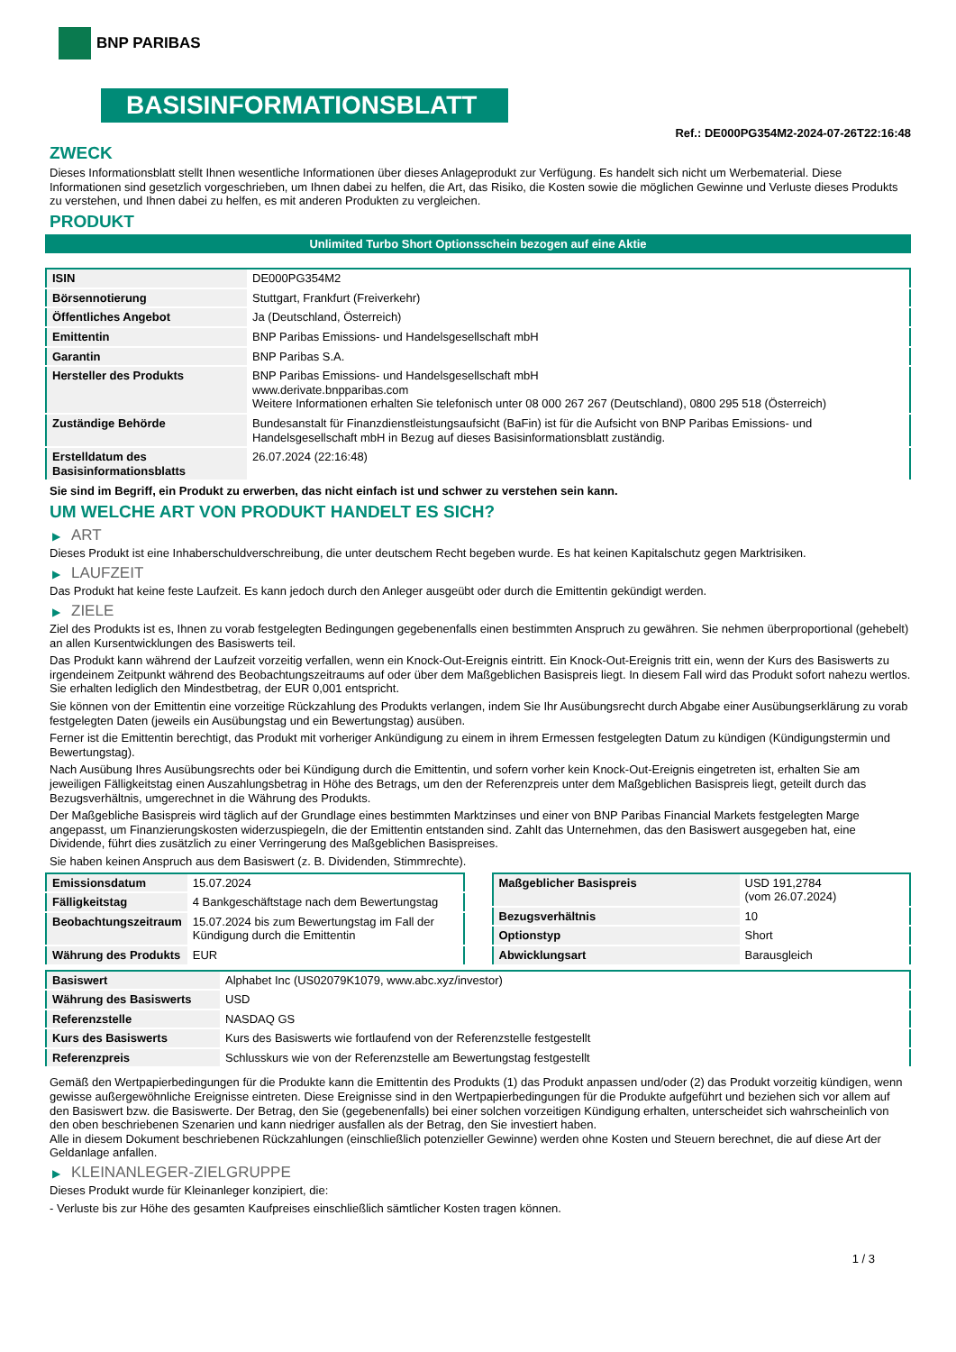BNP PARIBAS
BASISINFORMATIONSBLATT
Ref.: DE000PG354M2-2024-07-26T22:16:48
ZWECK
Dieses Informationsblatt stellt Ihnen wesentliche Informationen über dieses Anlageprodukt zur Verfügung. Es handelt sich nicht um Werbematerial. Diese Informationen sind gesetzlich vorgeschrieben, um Ihnen dabei zu helfen, die Art, das Risiko, die Kosten sowie die möglichen Gewinne und Verluste dieses Produkts zu verstehen, und Ihnen dabei zu helfen, es mit anderen Produkten zu vergleichen.
PRODUKT
Unlimited Turbo Short Optionsschein bezogen auf eine Aktie
| ISIN | DE000PG354M2 |
| Börsennotierung | Stuttgart, Frankfurt (Freiverkehr) |
| Öffentliches Angebot | Ja (Deutschland, Österreich) |
| Emittentin | BNP Paribas Emissions- und Handelsgesellschaft mbH |
| Garantin | BNP Paribas S.A. |
| Hersteller des Produkts | BNP Paribas Emissions- und Handelsgesellschaft mbH www.derivate.bnpparibas.com Weitere Informationen erhalten Sie telefonisch unter 08 000 267 267 (Deutschland), 0800 295 518 (Österreich) |
| Zuständige Behörde | Bundesanstalt für Finanzdienstleistungsaufsicht (BaFin) ist für die Aufsicht von BNP Paribas Emissions- und Handelsgesellschaft mbH in Bezug auf dieses Basisinformationsblatt zuständig. |
| Erstelldatum des Basisinformationsblatts | 26.07.2024 (22:16:48) |
Sie sind im Begriff, ein Produkt zu erwerben, das nicht einfach ist und schwer zu verstehen sein kann.
UM WELCHE ART VON PRODUKT HANDELT ES SICH?
▶ ART
Dieses Produkt ist eine Inhaberschuldverschreibung, die unter deutschem Recht begeben wurde. Es hat keinen Kapitalschutz gegen Marktrisiken.
▶ LAUFZEIT
Das Produkt hat keine feste Laufzeit. Es kann jedoch durch den Anleger ausgeübt oder durch die Emittentin gekündigt werden.
▶ ZIELE
Ziel des Produkts ist es, Ihnen zu vorab festgelegten Bedingungen gegebenenfalls einen bestimmten Anspruch zu gewähren. Sie nehmen überproportional (gehebelt) an allen Kursentwicklungen des Basiswerts teil.
Das Produkt kann während der Laufzeit vorzeitig verfallen, wenn ein Knock-Out-Ereignis eintritt. Ein Knock-Out-Ereignis tritt ein, wenn der Kurs des Basiswerts zu irgendeinem Zeitpunkt während des Beobachtungszeitraums auf oder über dem Maßgeblichen Basispreis liegt. In diesem Fall wird das Produkt sofort nahezu wertlos. Sie erhalten lediglich den Mindestbetrag, der EUR 0,001 entspricht.
Sie können von der Emittentin eine vorzeitige Rückzahlung des Produkts verlangen, indem Sie Ihr Ausübungsrecht durch Abgabe einer Ausübungserklärung zu vorab festgelegten Daten (jeweils ein Ausübungstag und ein Bewertungstag) ausüben.
Ferner ist die Emittentin berechtigt, das Produkt mit vorheriger Ankündigung zu einem in ihrem Ermessen festgelegten Datum zu kündigen (Kündigungstermin und Bewertungstag).
Nach Ausübung Ihres Ausübungsrechts oder bei Kündigung durch die Emittentin, und sofern vorher kein Knock-Out-Ereignis eingetreten ist, erhalten Sie am jeweiligen Fälligkeitstag einen Auszahlungsbetrag in Höhe des Betrags, um den der Referenzpreis unter dem Maßgeblichen Basispreis liegt, geteilt durch das Bezugsverhältnis, umgerechnet in die Währung des Produkts.
Der Maßgebliche Basispreis wird täglich auf der Grundlage eines bestimmten Marktzinses und einer von BNP Paribas Financial Markets festgelegten Marge angepasst, um Finanzierungskosten widerzuspiegeln, die der Emittentin entstanden sind. Zahlt das Unternehmen, das den Basiswert ausgegeben hat, eine Dividende, führt dies zusätzlich zu einer Verringerung des Maßgeblichen Basispreises.
Sie haben keinen Anspruch aus dem Basiswert (z. B. Dividenden, Stimmrechte).
| Emissionsdatum | 15.07.2024 |
| Fälligkeitstag | 4 Bankgeschäftstage nach dem Bewertungstag |
| Beobachtungszeitraum | 15.07.2024 bis zum Bewertungstag im Fall der Kündigung durch die Emittentin |
| Währung des Produkts | EUR |
| Maßgeblicher Basispreis | USD 191,2784 (vom 26.07.2024) |
| Bezugsverhältnis | 10 |
| Optionstyp | Short |
| Abwicklungsart | Barausgleich |
| Basiswert | Alphabet Inc (US02079K1079, www.abc.xyz/investor) |
| Währung des Basiswerts | USD |
| Referenzstelle | NASDAQ GS |
| Kurs des Basiswerts | Kurs des Basiswerts wie fortlaufend von der Referenzstelle festgestellt |
| Referenzpreis | Schlusskurs wie von der Referenzstelle am Bewertungstag festgestellt |
Gemäß den Wertpapierbedingungen für die Produkte kann die Emittentin des Produkts (1) das Produkt anpassen und/oder (2) das Produkt vorzeitig kündigen, wenn gewisse außergewöhnliche Ereignisse eintreten. Diese Ereignisse sind in den Wertpapierbedingungen für die Produkte aufgeführt und beziehen sich vor allem auf den Basiswert bzw. die Basiswerte. Der Betrag, den Sie (gegebenenfalls) bei einer solchen vorzeitigen Kündigung erhalten, unterscheidet sich wahrscheinlich von den oben beschriebenen Szenarien und kann niedriger ausfallen als der Betrag, den Sie investiert haben.
Alle in diesem Dokument beschriebenen Rückzahlungen (einschließlich potenzieller Gewinne) werden ohne Kosten und Steuern berechnet, die auf diese Art der Geldanlage anfallen.
▶ KLEINANLEGER-ZIELGRUPPE
Dieses Produkt wurde für Kleinanleger konzipiert, die:
- Verluste bis zur Höhe des gesamten Kaufpreises einschließlich sämtlicher Kosten tragen können.
1 / 3